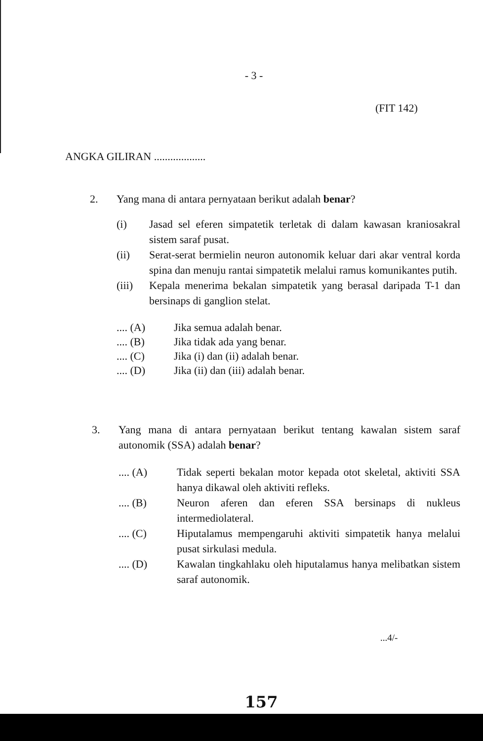- 3 -
(FIT 142)
ANGKA GILIRAN ...................
2. Yang mana di antara pernyataan berikut adalah benar?
(i) Jasad sel eferen simpatetik terletak di dalam kawasan kraniosakral sistem saraf pusat.
(ii) Serat-serat bermielin neuron autonomik keluar dari akar ventral korda spina dan menuju rantai simpatetik melalui ramus komunikantes putih.
(iii) Kepala menerima bekalan simpatetik yang berasal daripada T-1 dan bersinaps di ganglion stelat.
.... (A) Jika semua adalah benar.
.... (B) Jika tidak ada yang benar.
.... (C) Jika (i) dan (ii) adalah benar.
.... (D) Jika (ii) dan (iii) adalah benar.
3. Yang mana di antara pernyataan berikut tentang kawalan sistem saraf autonomik (SSA) adalah benar?
.... (A) Tidak seperti bekalan motor kepada otot skeletal, aktiviti SSA hanya dikawal oleh aktiviti refleks.
.... (B) Neuron aferen dan eferen SSA bersinaps di nukleus intermediolateral.
.... (C) Hiputalamus mempengaruhi aktiviti simpatetik hanya melalui pusat sirkulasi medula.
.... (D) Kawalan tingkahlaku oleh hiputalamus hanya melibatkan sistem saraf autonomik.
...4/-
157